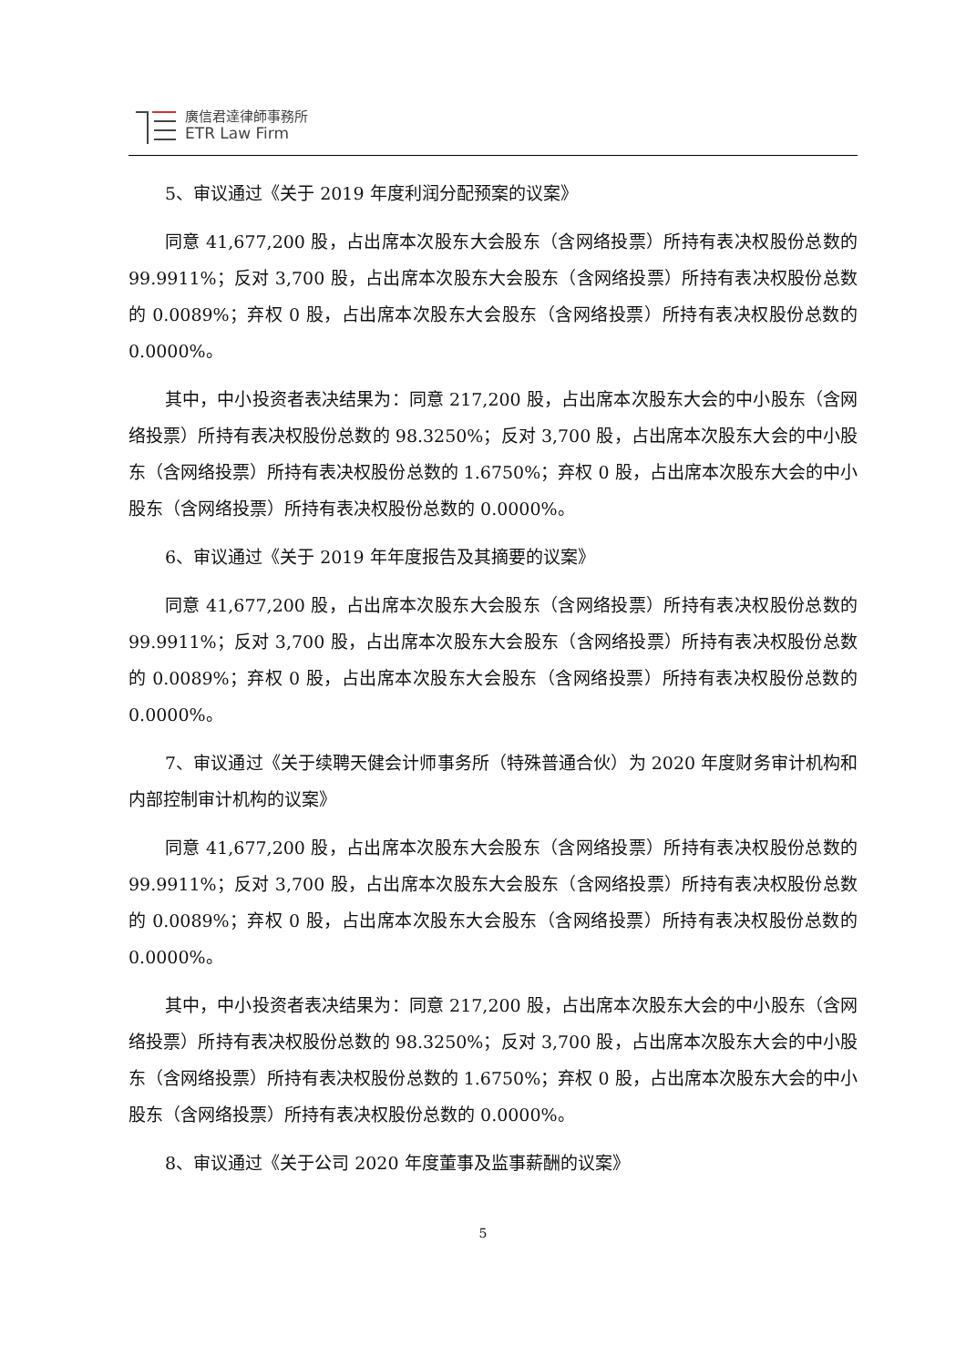廣信君達律師事務所
ETR Law Firm
5、审议通过《关于 2019 年度利润分配预案的议案》
同意 41,677,200 股，占出席本次股东大会股东（含网络投票）所持有表决权股份总数的 99.9911%；反对 3,700 股，占出席本次股东大会股东（含网络投票）所持有表决权股份总数的 0.0089%；弃权 0 股，占出席本次股东大会股东（含网络投票）所持有表决权股份总数的 0.0000%。
其中，中小投资者表决结果为：同意 217,200 股，占出席本次股东大会的中小股东（含网络投票）所持有表决权股份总数的 98.3250%；反对 3,700 股，占出席本次股东大会的中小股东（含网络投票）所持有表决权股份总数的 1.6750%；弃权 0 股，占出席本次股东大会的中小股东（含网络投票）所持有表决权股份总数的 0.0000%。
6、审议通过《关于 2019 年年度报告及其摘要的议案》
同意 41,677,200 股，占出席本次股东大会股东（含网络投票）所持有表决权股份总数的 99.9911%；反对 3,700 股，占出席本次股东大会股东（含网络投票）所持有表决权股份总数的 0.0089%；弃权 0 股，占出席本次股东大会股东（含网络投票）所持有表决权股份总数的 0.0000%。
7、审议通过《关于续聘天健会计师事务所（特殊普通合伙）为 2020 年度财务审计机构和内部控制审计机构的议案》
同意 41,677,200 股，占出席本次股东大会股东（含网络投票）所持有表决权股份总数的 99.9911%；反对 3,700 股，占出席本次股东大会股东（含网络投票）所持有表决权股份总数的 0.0089%；弃权 0 股，占出席本次股东大会股东（含网络投票）所持有表决权股份总数的 0.0000%。
其中，中小投资者表决结果为：同意 217,200 股，占出席本次股东大会的中小股东（含网络投票）所持有表决权股份总数的 98.3250%；反对 3,700 股，占出席本次股东大会的中小股东（含网络投票）所持有表决权股份总数的 1.6750%；弃权 0 股，占出席本次股东大会的中小股东（含网络投票）所持有表决权股份总数的 0.0000%。
8、审议通过《关于公司 2020 年度董事及监事薪酬的议案》
5